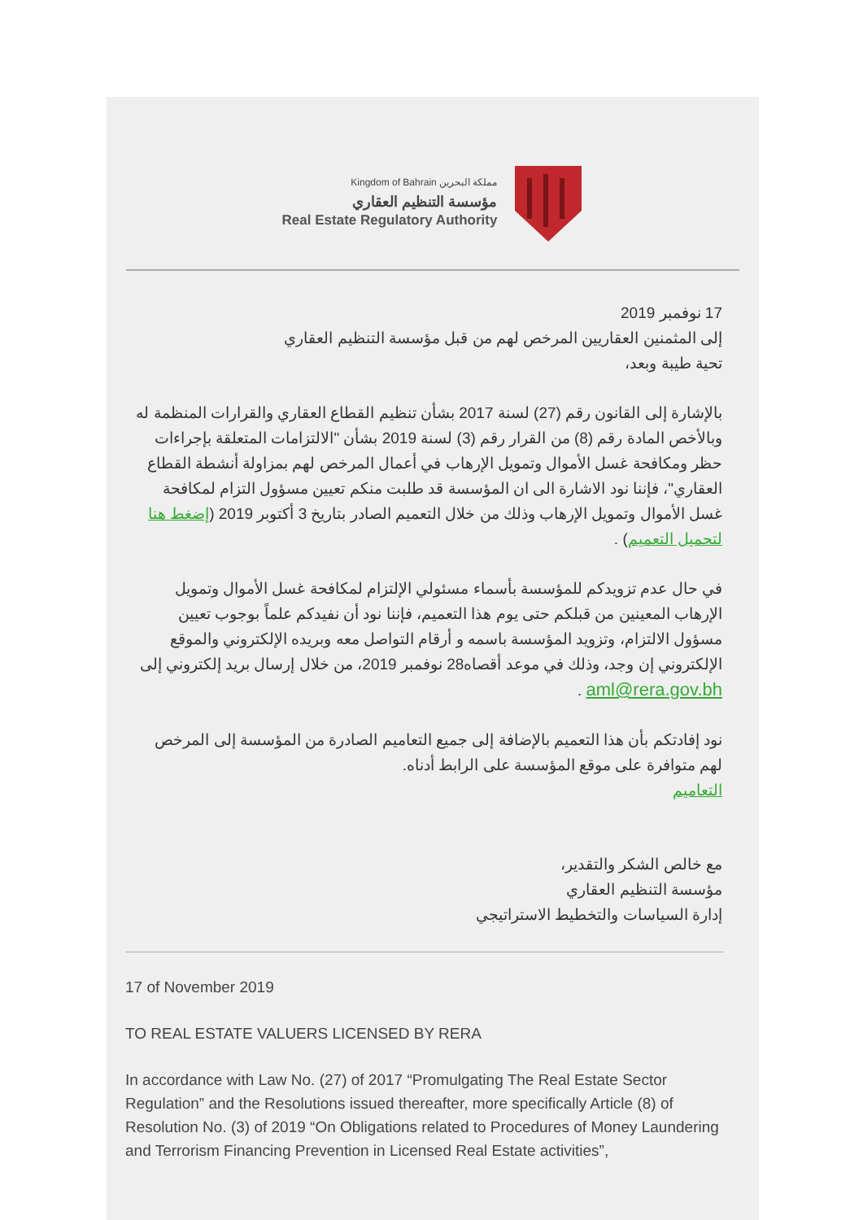Kingdom of Bahrain مملكة البحرين
مؤسسة التنظيم العقاري
Real Estate Regulatory Authority
17 نوفمبر 2019
إلى المثمنين العقاريين المرخص لهم من قبل مؤسسة التنظيم العقاري
تحية طيبة وبعد،
بالإشارة إلى القانون رقم (27) لسنة 2017 بشأن تنظيم القطاع العقاري والقرارات المنظمة له وبالأخص المادة رقم (8) من القرار رقم (3) لسنة 2019 بشأن "الالتزامات المتعلقة بإجراءات حظر ومكافحة غسل الأموال وتمويل الإرهاب في أعمال المرخص لهم بمزاولة أنشطة القطاع العقاري"، فإننا نود الاشارة الى ان المؤسسة قد طلبت منكم تعيين مسؤول التزام لمكافحة غسل الأموال وتمويل الإرهاب وذلك من خلال التعميم الصادر بتاريخ 3 أكتوبر 2019 (إضغط هنا لتحميل التعميم) .
في حال عدم تزويدكم للمؤسسة بأسماء مسئولي الإلتزام لمكافحة غسل الأموال وتمويل الإرهاب المعينين من قبلكم حتى يوم هذا التعميم، فإننا نود أن نفيدكم علماً بوجوب تعيين مسؤول الالتزام، وتزويد المؤسسة باسمه و أرقام التواصل معه وبريده الإلكتروني والموقع الإلكتروني إن وجد، وذلك في موعد أقصاه28 نوفمبر 2019، من خلال إرسال بريد إلكتروني إلى aml@rera.gov.bh .
نود إفادتكم بأن هذا التعميم بالإضافة إلى جميع التعاميم الصادرة من المؤسسة إلى المرخص لهم متوافرة على موقع المؤسسة على الرابط أدناه.
التعاميم
مع خالص الشكر والتقدير،
مؤسسة التنظيم العقاري
إدارة السياسات والتخطيط الاستراتيجي
17 of November 2019
TO REAL ESTATE VALUERS LICENSED BY RERA
In accordance with Law No. (27) of 2017 “Promulgating The Real Estate Sector Regulation” and the Resolutions issued thereafter, more specifically Article (8) of Resolution No. (3) of 2019 “On Obligations related to Procedures of Money Laundering and Terrorism Financing Prevention in Licensed Real Estate activities”,